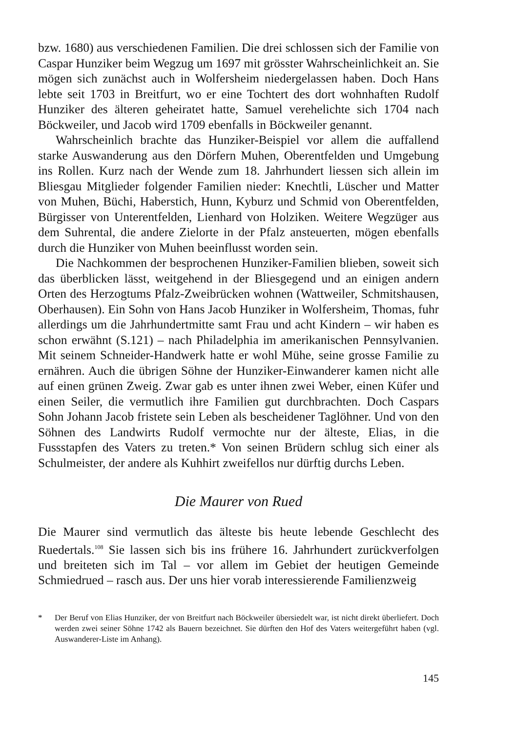bzw. 1680) aus verschiedenen Familien. Die drei schlossen sich der Familie von Caspar Hunziker beim Wegzug um 1697 mit grösster Wahrscheinlichkeit an. Sie mögen sich zunächst auch in Wolfersheim niedergelassen haben. Doch Hans lebte seit 1703 in Breitfurt, wo er eine Tochtert des dort wohnhaften Rudolf Hunziker des älteren geheiratet hatte, Samuel verehelichte sich 1704 nach Böckweiler, und Jacob wird 1709 ebenfalls in Böckweiler genannt.
Wahrscheinlich brachte das Hunziker-Beispiel vor allem die auffallend starke Auswanderung aus den Dörfern Muhen, Oberentfelden und Umgebung ins Rollen. Kurz nach der Wende zum 18. Jahrhundert liessen sich allein im Bliesgau Mitglieder folgender Familien nieder: Knechtli, Lüscher und Matter von Muhen, Büchi, Haberstich, Hunn, Kyburz und Schmid von Oberentfelden, Bürgisser von Unterentfelden, Lienhard von Holziken. Weitere Wegzüger aus dem Suhrental, die andere Zielorte in der Pfalz ansteuerten, mögen ebenfalls durch die Hunziker von Muhen beeinflusst worden sein.
Die Nachkommen der besprochenen Hunziker-Familien blieben, soweit sich das überblicken lässt, weitgehend in der Bliesgegend und an einigen andern Orten des Herzogtums Pfalz-Zweibrücken wohnen (Wattweiler, Schmitshausen, Oberhausen). Ein Sohn von Hans Jacob Hunziker in Wolfersheim, Thomas, fuhr allerdings um die Jahrhundertmitte samt Frau und acht Kindern – wir haben es schon erwähnt (S.121) – nach Philadelphia im amerikanischen Pennsylvanien. Mit seinem Schneider-Handwerk hatte er wohl Mühe, seine grosse Familie zu ernähren. Auch die übrigen Söhne der Hunziker-Einwanderer kamen nicht alle auf einen grünen Zweig. Zwar gab es unter ihnen zwei Weber, einen Küfer und einen Seiler, die vermutlich ihre Familien gut durchbrachten. Doch Caspars Sohn Johann Jacob fristete sein Leben als bescheidener Taglöhner. Und von den Söhnen des Landwirts Rudolf vermochte nur der älteste, Elias, in die Fussstapfen des Vaters zu treten.* Von seinen Brüdern schlug sich einer als Schulmeister, der andere als Kuhhirt zweifellos nur dürftig durchs Leben.
Die Maurer von Rued
Die Maurer sind vermutlich das älteste bis heute lebende Geschlecht des Ruedertals.<sup>108</sup> Sie lassen sich bis ins frühere 16. Jahrhundert zurückverfolgen und breiteten sich im Tal – vor allem im Gebiet der heutigen Gemeinde Schmiedrued – rasch aus. Der uns hier vorab interessierende Familienzweig
* Der Beruf von Elias Hunziker, der von Breitfurt nach Böckweiler übersiedelt war, ist nicht direkt überliefert. Doch werden zwei seiner Söhne 1742 als Bauern bezeichnet. Sie dürften den Hof des Vaters weitergeführt haben (vgl. Auswanderer-Liste im Anhang).
145